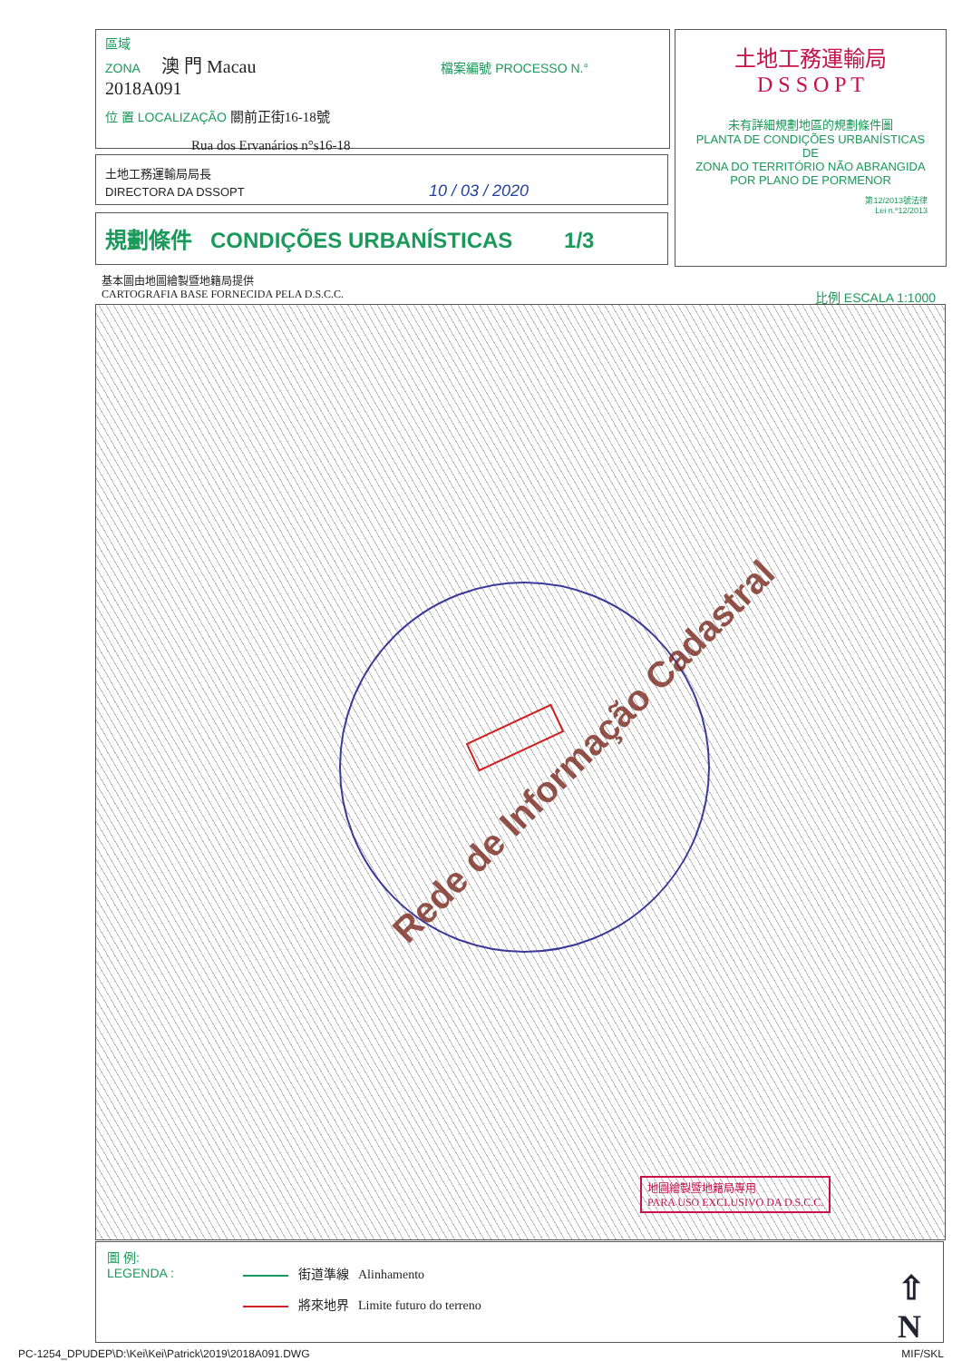區域
ZONA 澳 門 Macau 檔案編號 PROCESSO N.° 2018A091
位 置 LOCALIZAÇÃO 關前正街16-18號
Rua dos Ervanários n°s16-18
土地工務運輸局局長
DIRECTORA DA DSSOPT 10 / 03 / 2020
規劃條件 CONDIÇÕES URBANÍSTICAS 1/3
土地工務運輸局
D S S O P T
未有詳細規劃地區的規劃條件圖
PLANTA DE CONDIÇÕES URBANÍSTICAS
DE
ZONA DO TERRITÓRIO NÃO ABRANGIDA
POR PLANO DE PORMENOR
第12/2013號法律
Lei n.º12/2013
基本圖由地圖繪製暨地籍局提供
CARTOGRAFIA BASE FORNECIDA PELA D.S.C.C. 比例 ESCALA 1:1000
Rede de Informação Cadastral
地圖繪製暨地籍局專用
PARA USO EXCLUSIVO DA D.S.C.C.
圖 例:
LEGENDA :
街道準線 Alinhamento
將來地界 Limite futuro do terreno
⇧
N
PC-1254_DPUDEP\D:\Kei\Kei\Patrick\2019\2018A091.DWG
MIF/SKL